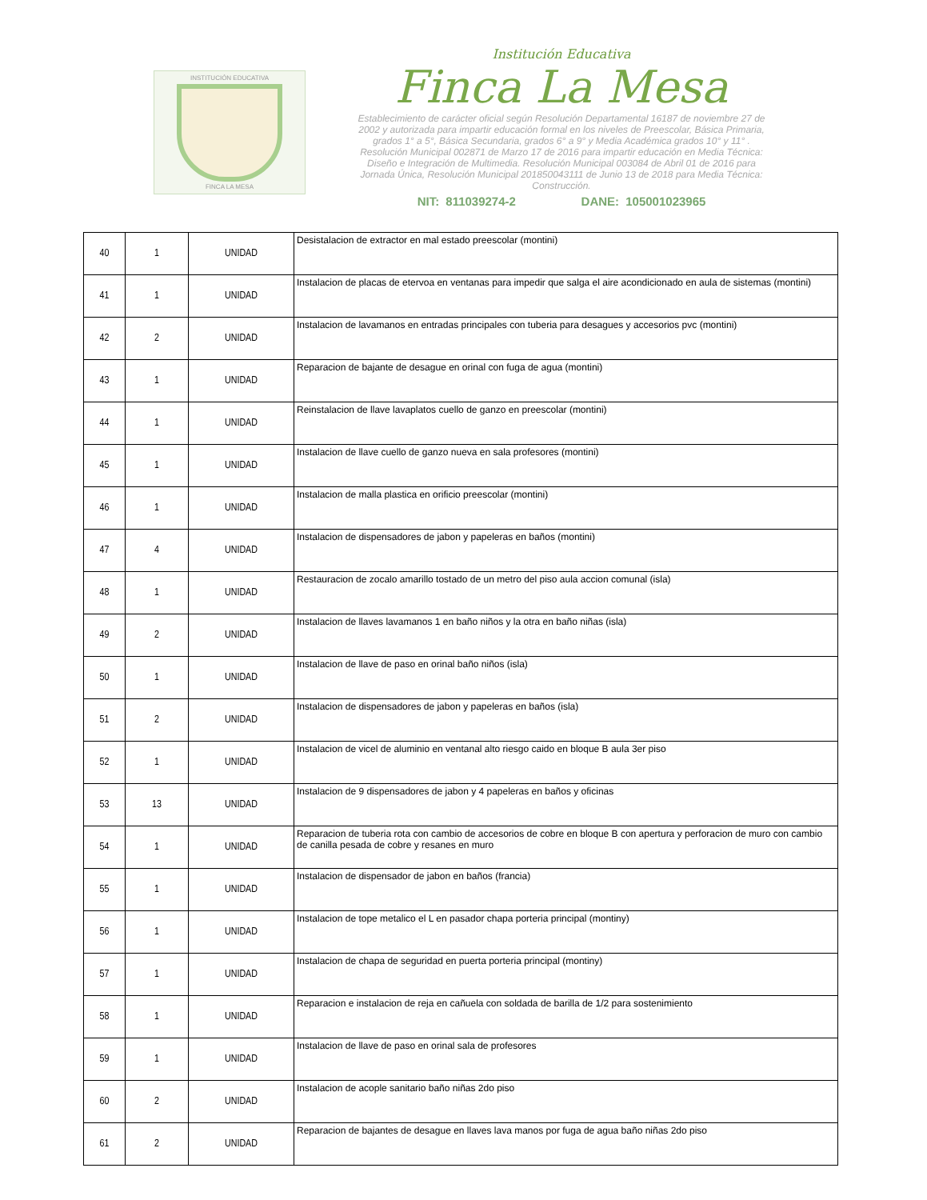INSTITUCIÓN EDUCATIVA
FINCA LA MESA
Institución Educativa
Finca La Mesa
Establecimiento de carácter oficial según Resolución Departamental 16187 de noviembre 27 de 2002 y autorizada para impartir educación formal en los niveles de Preescolar, Básica Primaria, grados 1° a 5°, Básica Secundaria, grados 6° a 9° y Media Académica grados 10° y 11° . Resolución Municipal 002871 de Marzo 17 de 2016 para impartir educación en Media Técnica: Diseño e Integración de Multimedia. Resolución Municipal 003084 de Abril 01 de 2016 para Jornada Única, Resolución Municipal 201850043111 de Junio 13 de 2018 para Media Técnica: Construcción.
NIT: 811039274-2 DANE: 105001023965
| 40 | 1 | UNIDAD | Desistalacion de extractor en mal estado preescolar (montini) |
| 41 | 1 | UNIDAD | Instalacion de placas de etervoa en ventanas para impedir que salga el aire acondicionado en aula de sistemas (montini) |
| 42 | 2 | UNIDAD | Instalacion de lavamanos en entradas principales con tuberia para desagues y accesorios pvc (montini) |
| 43 | 1 | UNIDAD | Reparacion de bajante de desague en orinal con fuga de agua (montini) |
| 44 | 1 | UNIDAD | Reinstalacion de llave lavaplatos cuello de ganzo en preescolar (montini) |
| 45 | 1 | UNIDAD | Instalacion de llave cuello de ganzo nueva en sala profesores (montini) |
| 46 | 1 | UNIDAD | Instalacion de malla plastica en orificio preescolar (montini) |
| 47 | 4 | UNIDAD | Instalacion de dispensadores de jabon y papeleras en baños (montini) |
| 48 | 1 | UNIDAD | Restauracion de zocalo amarillo tostado de un metro del piso aula accion comunal (isla) |
| 49 | 2 | UNIDAD | Instalacion de llaves lavamanos 1 en baño niños y la otra en baño niñas (isla) |
| 50 | 1 | UNIDAD | Instalacion de llave de paso en orinal baño niños (isla) |
| 51 | 2 | UNIDAD | Instalacion de dispensadores de jabon y papeleras en baños (isla) |
| 52 | 1 | UNIDAD | Instalacion de vicel de aluminio en ventanal alto riesgo caido en bloque B aula 3er piso |
| 53 | 13 | UNIDAD | Instalacion de 9 dispensadores de jabon y 4 papeleras en baños y oficinas |
| 54 | 1 | UNIDAD | Reparacion de tuberia rota con cambio de accesorios de cobre en bloque B con apertura y perforacion de muro con cambio de canilla pesada de cobre y resanes en muro |
| 55 | 1 | UNIDAD | Instalacion de dispensador de jabon en baños (francia) |
| 56 | 1 | UNIDAD | Instalacion de tope metalico el L en pasador chapa porteria principal (montiny) |
| 57 | 1 | UNIDAD | Instalacion de chapa de seguridad en puerta porteria principal (montiny) |
| 58 | 1 | UNIDAD | Reparacion e instalacion de reja en cañuela con soldada de barilla de 1/2 para sostenimiento |
| 59 | 1 | UNIDAD | Instalacion de llave de paso en orinal sala de profesores |
| 60 | 2 | UNIDAD | Instalacion de acople sanitario baño niñas 2do piso |
| 61 | 2 | UNIDAD | Reparacion de bajantes de desague en llaves lava manos por fuga de agua baño niñas 2do piso |